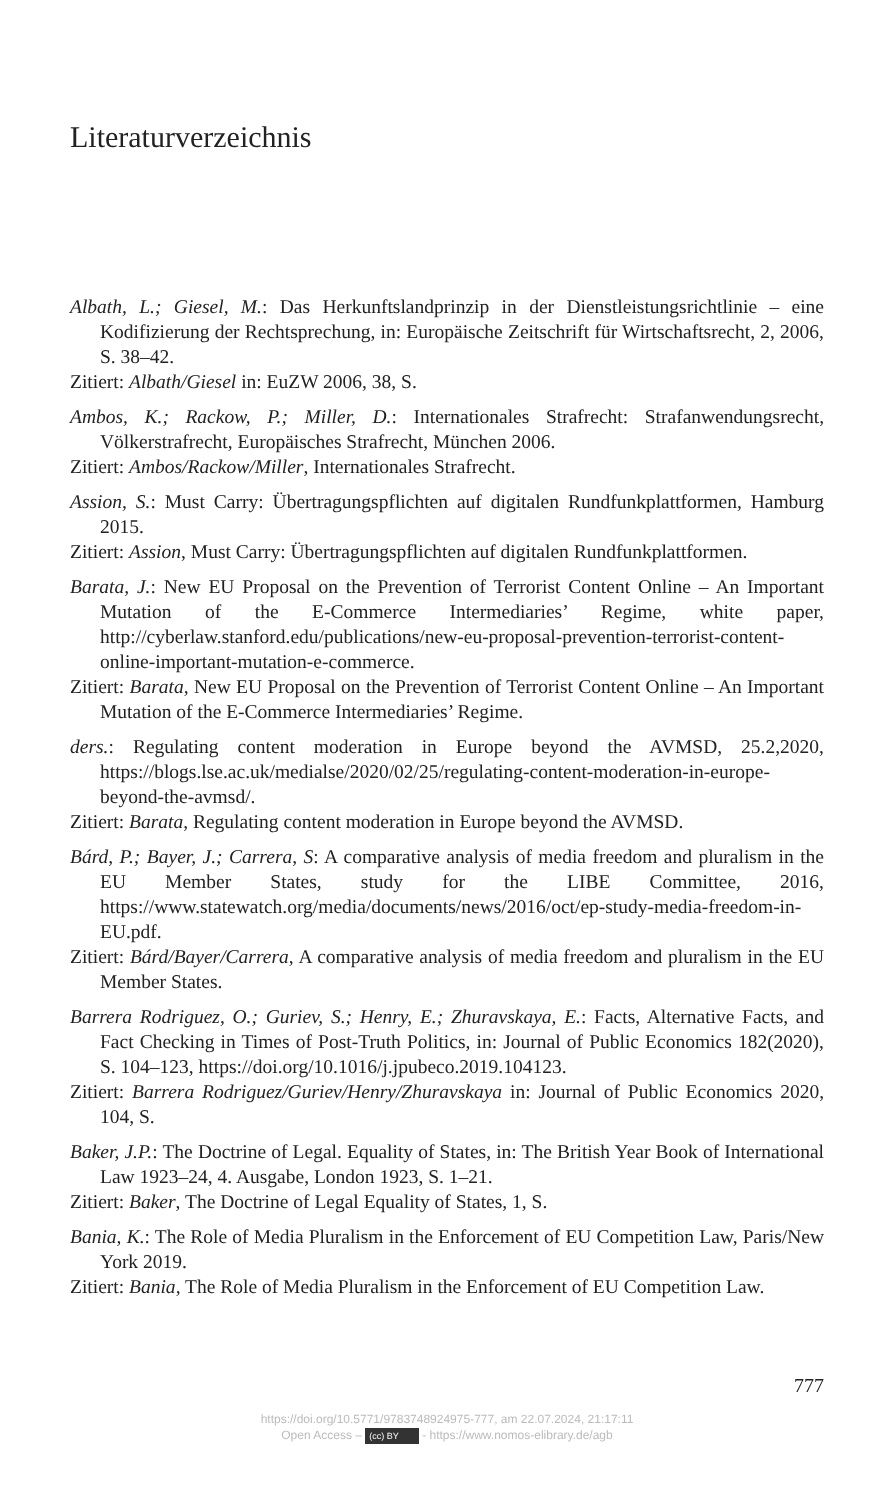Literaturverzeichnis
Albath, L.; Giesel, M.: Das Herkunftslandprinzip in der Dienstleistungsrichtlinie – eine Kodifizierung der Rechtsprechung, in: Europäische Zeitschrift für Wirtschaftsrecht, 2, 2006, S. 38–42.
Zitiert: Albath/Giesel in: EuZW 2006, 38, S.
Ambos, K.; Rackow, P.; Miller, D.: Internationales Strafrecht: Strafanwendungsrecht, Völkerstrafrecht, Europäisches Strafrecht, München 2006.
Zitiert: Ambos/Rackow/Miller, Internationales Strafrecht.
Assion, S.: Must Carry: Übertragungspflichten auf digitalen Rundfunkplattformen, Hamburg 2015.
Zitiert: Assion, Must Carry: Übertragungspflichten auf digitalen Rundfunkplattformen.
Barata, J.: New EU Proposal on the Prevention of Terrorist Content Online – An Important Mutation of the E-Commerce Intermediaries’ Regime, white paper, http://cyberlaw.stanford.edu/publications/new-eu-proposal-prevention-terrorist-content-online-important-mutation-e-commerce.
Zitiert: Barata, New EU Proposal on the Prevention of Terrorist Content Online – An Important Mutation of the E-Commerce Intermediaries’ Regime.
ders.: Regulating content moderation in Europe beyond the AVMSD, 25.2,2020, https://blogs.lse.ac.uk/medialse/2020/02/25/regulating-content-moderation-in-europe-beyond-the-avmsd/.
Zitiert: Barata, Regulating content moderation in Europe beyond the AVMSD.
Bárd, P.; Bayer, J.; Carrera, S: A comparative analysis of media freedom and pluralism in the EU Member States, study for the LIBE Committee, 2016, https://www.statewatch.org/media/documents/news/2016/oct/ep-study-media-freedom-in-EU.pdf.
Zitiert: Bárd/Bayer/Carrera, A comparative analysis of media freedom and pluralism in the EU Member States.
Barrera Rodriguez, O.; Guriev, S.; Henry, E.; Zhuravskaya, E.: Facts, Alternative Facts, and Fact Checking in Times of Post-Truth Politics, in: Journal of Public Economics 182(2020), S. 104–123, https://doi.org/10.1016/j.jpubeco.2019.104123.
Zitiert: Barrera Rodriguez/Guriev/Henry/Zhuravskaya in: Journal of Public Economics 2020, 104, S.
Baker, J.P.: The Doctrine of Legal. Equality of States, in: The British Year Book of International Law 1923–24, 4. Ausgabe, London 1923, S. 1–21.
Zitiert: Baker, The Doctrine of Legal Equality of States, 1, S.
Bania, K.: The Role of Media Pluralism in the Enforcement of EU Competition Law, Paris/New York 2019.
Zitiert: Bania, The Role of Media Pluralism in the Enforcement of EU Competition Law.
777
https://doi.org/10.5771/9783748924975-777, am 22.07.2024, 21:17:11
Open Access – (cc) BY - https://www.nomos-elibrary.de/agb